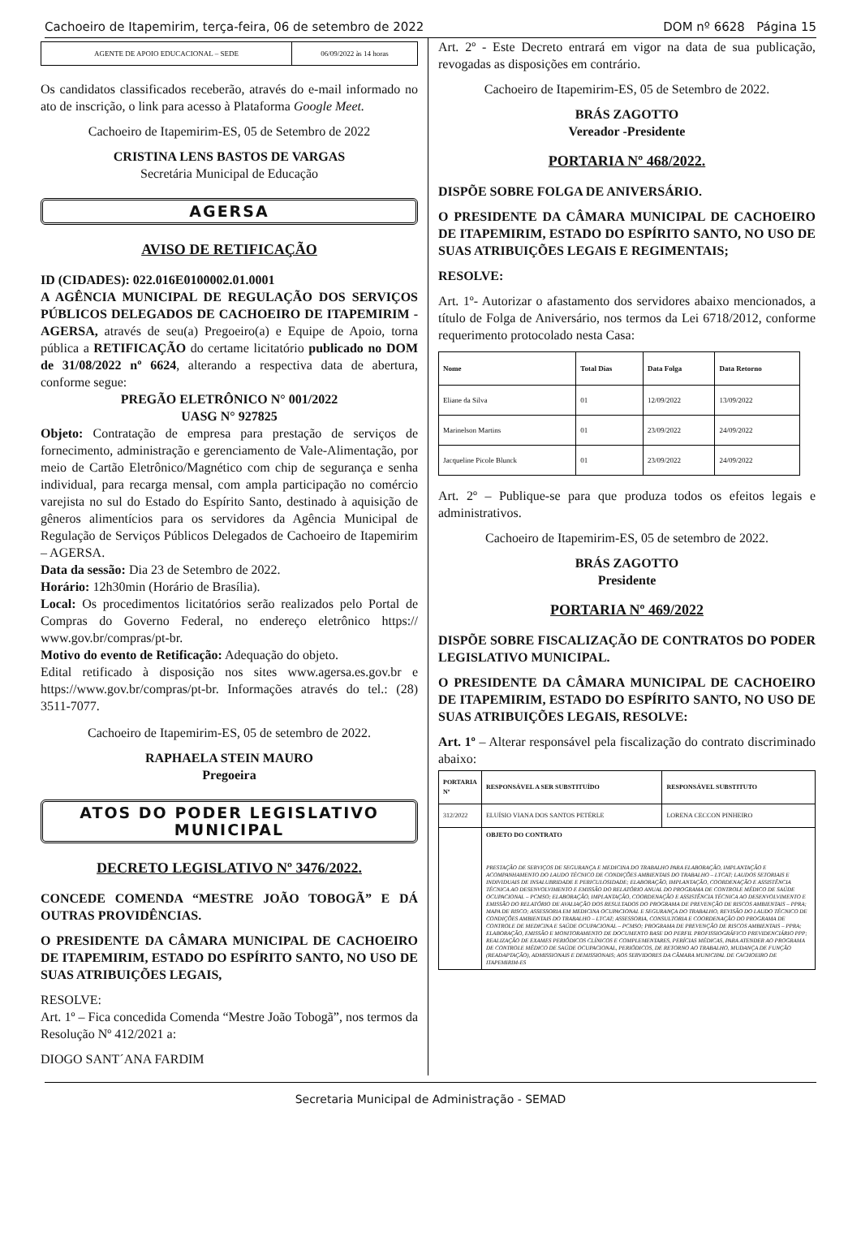Cachoeiro de Itapemirim, terça-feira, 06 de setembro de 2022 DOM nº 6628 Página 15
| AGENTE DE APOIO EDUCACIONAL – SEDE | 06/09/2022 às 14 horas |
Os candidatos classificados receberão, através do e-mail informado no ato de inscrição, o link para acesso à Plataforma Google Meet.
Cachoeiro de Itapemirim-ES, 05 de Setembro de 2022
CRISTINA LENS BASTOS DE VARGAS
Secretária Municipal de Educação
AGERSA
AVISO DE RETIFICAÇÃO
ID (CIDADES): 022.016E0100002.01.0001
A AGÊNCIA MUNICIPAL DE REGULAÇÃO DOS SERVIÇOS PÚBLICOS DELEGADOS DE CACHOEIRO DE ITAPEMIRIM -AGERSA, através de seu(a) Pregoeiro(a) e Equipe de Apoio, torna pública a RETIFICAÇÃO do certame licitatório publicado no DOM de 31/08/2022 nº 6624, alterando a respectiva data de abertura, conforme segue:
PREGÃO ELETRÔNICO N° 001/2022
UASG N° 927825
Objeto: Contratação de empresa para prestação de serviços de fornecimento, administração e gerenciamento de Vale-Alimentação, por meio de Cartão Eletrônico/Magnético com chip de segurança e senha individual, para recarga mensal, com ampla participação no comércio varejista no sul do Estado do Espírito Santo, destinado à aquisição de gêneros alimentícios para os servidores da Agência Municipal de Regulação de Serviços Públicos Delegados de Cachoeiro de Itapemirim – AGERSA.
Data da sessão: Dia 23 de Setembro de 2022.
Horário: 12h30min (Horário de Brasília).
Local: Os procedimentos licitatórios serão realizados pelo Portal de Compras do Governo Federal, no endereço eletrônico https:// www.gov.br/compras/pt-br.
Motivo do evento de Retificação: Adequação do objeto.
Edital retificado à disposição nos sites www.agersa.es.gov.br e https://www.gov.br/compras/pt-br. Informações através do tel.: (28) 3511-7077.
Cachoeiro de Itapemirim-ES, 05 de setembro de 2022.
RAPHAELA STEIN MAURO
Pregoeira
ATOS DO PODER LEGISLATIVO MUNICIPAL
DECRETO LEGISLATIVO Nº 3476/2022.
CONCEDE COMENDA “MESTRE JOÃO TOBOGÃ” E DÁ OUTRAS PROVIDÊNCIAS.
O PRESIDENTE DA CÂMARA MUNICIPAL DE CACHOEIRO DE ITAPEMIRIM, ESTADO DO ESPÍRITO SANTO, NO USO DE SUAS ATRIBUIÇÕES LEGAIS,
RESOLVE:
Art. 1º – Fica concedida Comenda “Mestre João Tobogã”, nos termos da Resolução Nº 412/2021 a:
DIOGO SANT´ANA FARDIM
Art. 2º - Este Decreto entrará em vigor na data de sua publicação, revogadas as disposições em contrário.
Cachoeiro de Itapemirim-ES, 05 de Setembro de 2022.
BRÁS ZAGOTTO
Vereador -Presidente
PORTARIA Nº 468/2022.
DISPÕE SOBRE FOLGA DE ANIVERSÁRIO.
O PRESIDENTE DA CÂMARA MUNICIPAL DE CACHOEIRO DE ITAPEMIRIM, ESTADO DO ESPÍRITO SANTO, NO USO DE SUAS ATRIBUIÇÕES LEGAIS E REGIMENTAIS;
RESOLVE:
Art. 1º- Autorizar o afastamento dos servidores abaixo mencionados, a título de Folga de Aniversário, nos termos da Lei 6718/2012, conforme requerimento protocolado nesta Casa:
| Nome | Total Dias | Data Folga | Data Retorno |
| --- | --- | --- | --- |
| Eliane da Silva | 01 | 12/09/2022 | 13/09/2022 |
| Marinelson Martins | 01 | 23/09/2022 | 24/09/2022 |
| Jacqueline Picole Blunck | 01 | 23/09/2022 | 24/09/2022 |
Art. 2º – Publique-se para que produza todos os efeitos legais e administrativos.
Cachoeiro de Itapemirim-ES, 05 de setembro de 2022.
BRÁS ZAGOTTO
Presidente
PORTARIA Nº 469/2022
DISPÕE SOBRE FISCALIZAÇÃO DE CONTRATOS DO PODER LEGISLATIVO MUNICIPAL.
O PRESIDENTE DA CÂMARA MUNICIPAL DE CACHOEIRO DE ITAPEMIRIM, ESTADO DO ESPÍRITO SANTO, NO USO DE SUAS ATRIBUIÇÕES LEGAIS, RESOLVE:
Art. 1º – Alterar responsável pela fiscalização do contrato discriminado abaixo:
| PORTARIA Nº | RESPONSÁVEL A SER SUBSTITUÍDO | RESPONSÁVEL SUBSTITUTO |
| --- | --- | --- |
| 312/2022 | ELUÍSIO VIANA DOS SANTOS PETÉRLE | LORENA CECCON PINHEIRO |
| | OBJETO DO CONTRATO PRESTAÇÃO DE SERVIÇOS DE SEGURANÇA E MEDICINA DO TRABALHO PARA ELABORAÇÃO, IMPLANTAÇÃO E ACOMPANHAMENTO DO LAUDO TÉCNICO DE CONDIÇÕES AMBIENTAIS DO TRABALHO – LTCAT; LAUDOS SETORIAIS E INDIVIDUAIS DE INSALUBRIDADE E PERICULOSIDADE; ELABORAÇÃO, IMPLANTAÇÃO, COORDENAÇÃO E ASSISTÊNCIA TÉCNICA AO DESENVOLVIMENTO E EMISSÃO DO RELATÓRIO ANUAL DO PROGRAMA DE CONTROLE MÉDICO DE SAÚDE OCUPACIONAL – PCMSO; ELABORAÇÃO, IMPLANTAÇÃO, COORDENAÇÃO E ASSISTÊNCIA TÉCNICA AO DESENVOLVIMENTO E EMISSÃO DO RELATÓRIO DE AVALIAÇÃO DOS RESULTADOS DO PROGRAMA DE PREVENÇÃO DE RISCOS AMBIENTAIS – PPRA; MAPA DE RISCO; ASSESSORIA EM MEDICINA OCUPACIONAL E SEGURANÇA DO TRABALHO, REVISÃO DO LAUDO TÉCNICO DE CONDIÇÕES AMBIENTAIS DO TRABALHO – LTCAT; ASSESSORIA, CONSULTORIA E COORDENAÇÃO DO PROGRAMA DE CONTROLE DE MEDICINA E SAÚDE OCUPACIONAL – PCMSO; PROGRAMA DE PREVENÇÃO DE RISCOS AMBIENTAIS – PPRA; ELABORAÇÃO, EMISSÃO E MONITORAMENTO DE DOCUMENTO BASE DO PERFIL PROFISSIOGRÁFICO PREVIDENCIÁRIO PPP; REALIZAÇÃO DE EXAMES PERIÓDICOS CLÍNICOS E COMPLEMENTARES, PERÍCIAS MÉDICAS, PARA ATENDER AO PROGRAMA DE CONTROLE MÉDICO DE SAÚDE OCUPACIONAL, PERIÓDICOS, DE RETORNO AO TRABALHO, MUDANÇA DE FUNÇÃO (READAPTAÇÃO), ADMISSIONAIS E DEMISSIONAIS; AOS SERVIDORES DA CÂMARA MUNICIPAL DE CACHOEIRO DE ITAPEMIRIM-ES | |
Secretaria Municipal de Administração - SEMAD